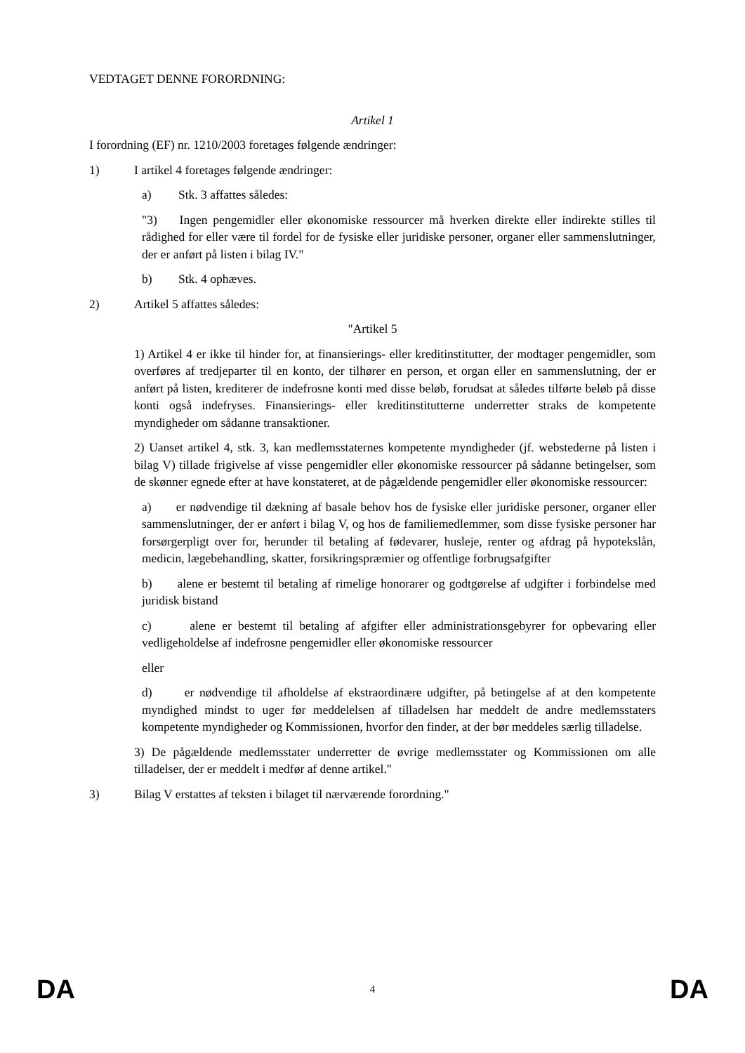VEDTAGET DENNE FORORDNING:
Artikel 1
I forordning (EF) nr. 1210/2003 foretages følgende ændringer:
1) I artikel 4 foretages følgende ændringer:
a) Stk. 3 affattes således:
"3) Ingen pengemidler eller økonomiske ressourcer må hverken direkte eller indirekte stilles til rådighed for eller være til fordel for de fysiske eller juridiske personer, organer eller sammenslutninger, der er anført på listen i bilag IV."
b) Stk. 4 ophæves.
2) Artikel 5 affattes således:
"Artikel 5
1) Artikel 4 er ikke til hinder for, at finansierings- eller kreditinstitutter, der modtager pengemidler, som overføres af tredjeparter til en konto, der tilhører en person, et organ eller en sammenslutning, der er anført på listen, krediterer de indefrosne konti med disse beløb, forudsat at således tilførte beløb på disse konti også indefryses. Finansierings- eller kreditinstitutterne underretter straks de kompetente myndigheder om sådanne transaktioner.
2) Uanset artikel 4, stk. 3, kan medlemsstaternes kompetente myndigheder (jf. webstederne på listen i bilag V) tillade frigivelse af visse pengemidler eller økonomiske ressourcer på sådanne betingelser, som de skønner egnede efter at have konstateret, at de pågældende pengemidler eller økonomiske ressourcer:
a) er nødvendige til dækning af basale behov hos de fysiske eller juridiske personer, organer eller sammenslutninger, der er anført i bilag V, og hos de familiemedlemmer, som disse fysiske personer har forsørgerpligt over for, herunder til betaling af fødevarer, husleje, renter og afdrag på hypotekslån, medicin, lægebehandling, skatter, forsikringspræmier og offentlige forbrugsafgifter
b) alene er bestemt til betaling af rimelige honorarer og godtgørelse af udgifter i forbindelse med juridisk bistand
c) alene er bestemt til betaling af afgifter eller administrationsgebyrer for opbevaring eller vedligeholdelse af indefrosne pengemidler eller økonomiske ressourcer
eller
d) er nødvendige til afholdelse af ekstraordinære udgifter, på betingelse af at den kompetente myndighed mindst to uger før meddelelsen af tilladelsen har meddelt de andre medlemsstaters kompetente myndigheder og Kommissionen, hvorfor den finder, at der bør meddeles særlig tilladelse.
3) De pågældende medlemsstater underretter de øvrige medlemsstater og Kommissionen om alle tilladelser, der er meddelt i medfør af denne artikel."
3) Bilag V erstattes af teksten i bilaget til nærværende forordning."
DA 4 DA